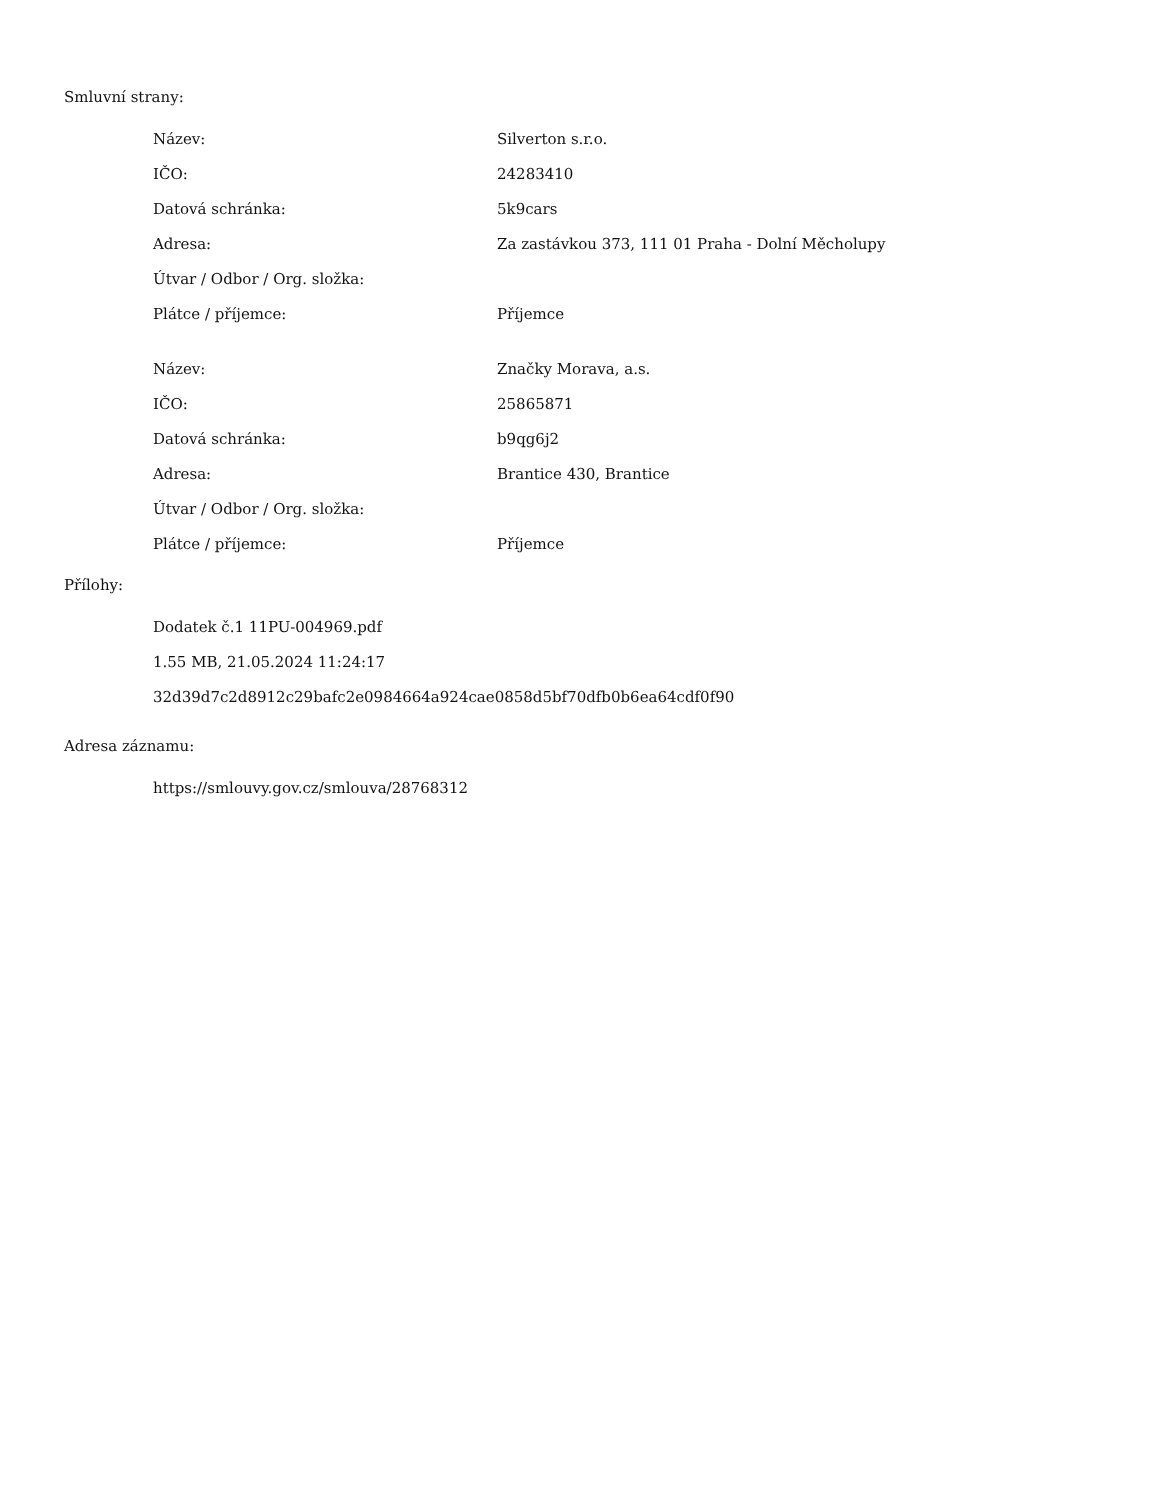Smluvní strany:
| Název: | Silverton s.r.o. |
| IČO: | 24283410 |
| Datová schránka: | 5k9cars |
| Adresa: | Za zastávkou 373, 111 01 Praha - Dolní Měcholupy |
| Útvar / Odbor / Org. složka: | |
| Plátce / příjemce: | Příjemce |
| Název: | Značky Morava, a.s. |
| IČO: | 25865871 |
| Datová schránka: | b9qg6j2 |
| Adresa: | Brantice 430, Brantice |
| Útvar / Odbor / Org. složka: | |
| Plátce / příjemce: | Příjemce |
Přílohy:
Dodatek č.1 11PU-004969.pdf
1.55 MB, 21.05.2024 11:24:17
32d39d7c2d8912c29bafc2e0984664a924cae0858d5bf70dfb0b6ea64cdf0f90
Adresa záznamu:
https://smlouvy.gov.cz/smlouva/28768312